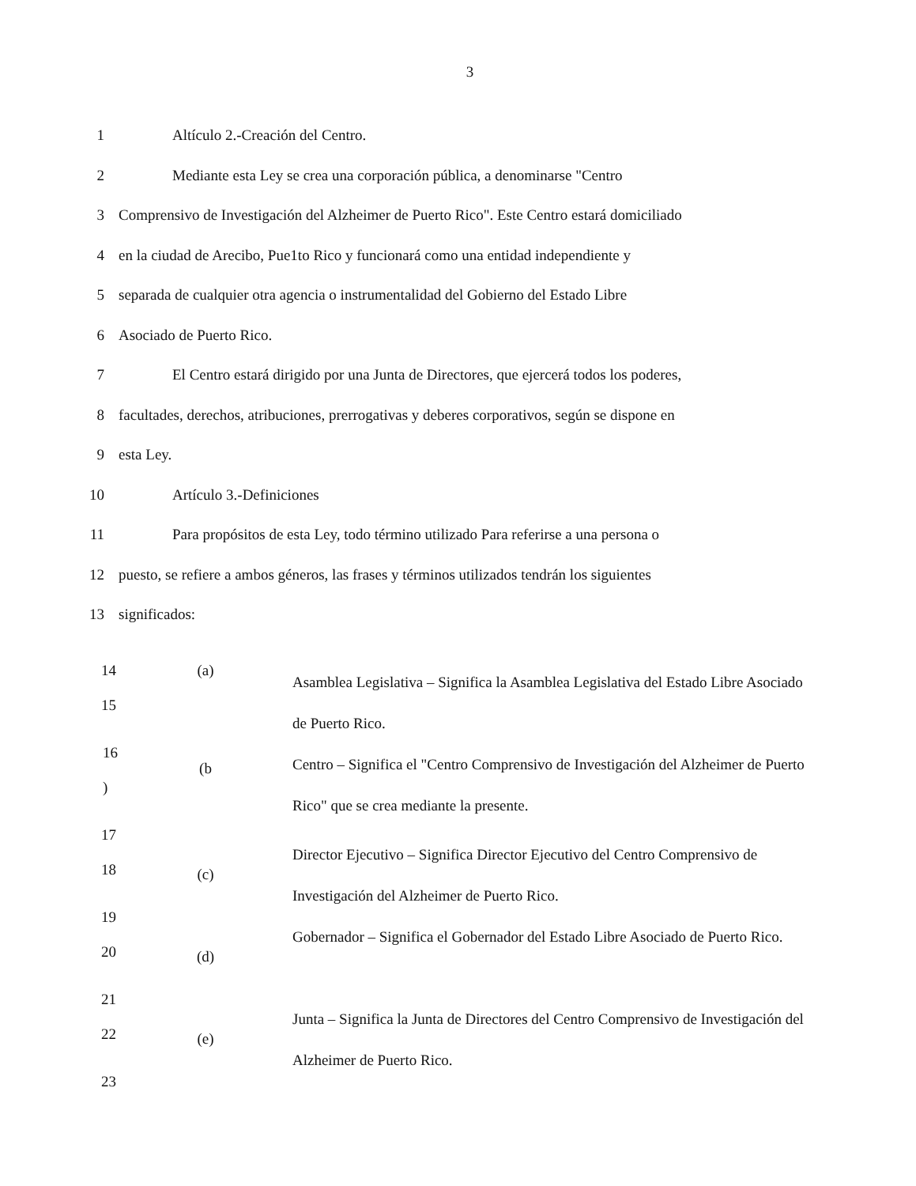3
1 Altículo 2.-Creación del Centro.
2 Mediante esta Ley se crea una corporación pública, a denominarse "Centro
3 Comprensivo de Investigación del Alzheimer de Puerto Rico". Este Centro estará domiciliado
4 en la ciudad de Arecibo, Pue1to Rico y funcionará como una entidad independiente y
5 separada de cualquier otra agencia o instrumentalidad del Gobierno del Estado Libre
6 Asociado de Puerto Rico.
7 El Centro estará dirigido por una Junta de Directores, que ejercerá todos los poderes,
8 facultades, derechos, atribuciones, prerrogativas y deberes corporativos, según se dispone en
9 esta Ley.
10 Artículo 3.-Definiciones
11 Para propósitos de esta Ley, todo término utilizado Para referirse a una persona o
12 puesto, se refiere a ambos géneros, las frases y términos utilizados tendrán los siguientes
13 significados:
14
15
(a)
Asamblea Legislativa – Significa la Asamblea Legislativa del Estado Libre Asociado de Puerto Rico.
16
)
(b
Centro – Significa el "Centro Comprensivo de Investigación del Alzheimer de Puerto Rico" que se crea mediante la presente.
17
18
(c)
Director Ejecutivo – Significa Director Ejecutivo del Centro Comprensivo de Investigación del Alzheimer de Puerto Rico.
19
20
(d)
Gobernador – Significa el Gobernador del Estado Libre Asociado de Puerto Rico.
21
22
(e)
Junta – Significa la Junta de Directores del Centro Comprensivo de Investigación del Alzheimer de Puerto Rico.
23